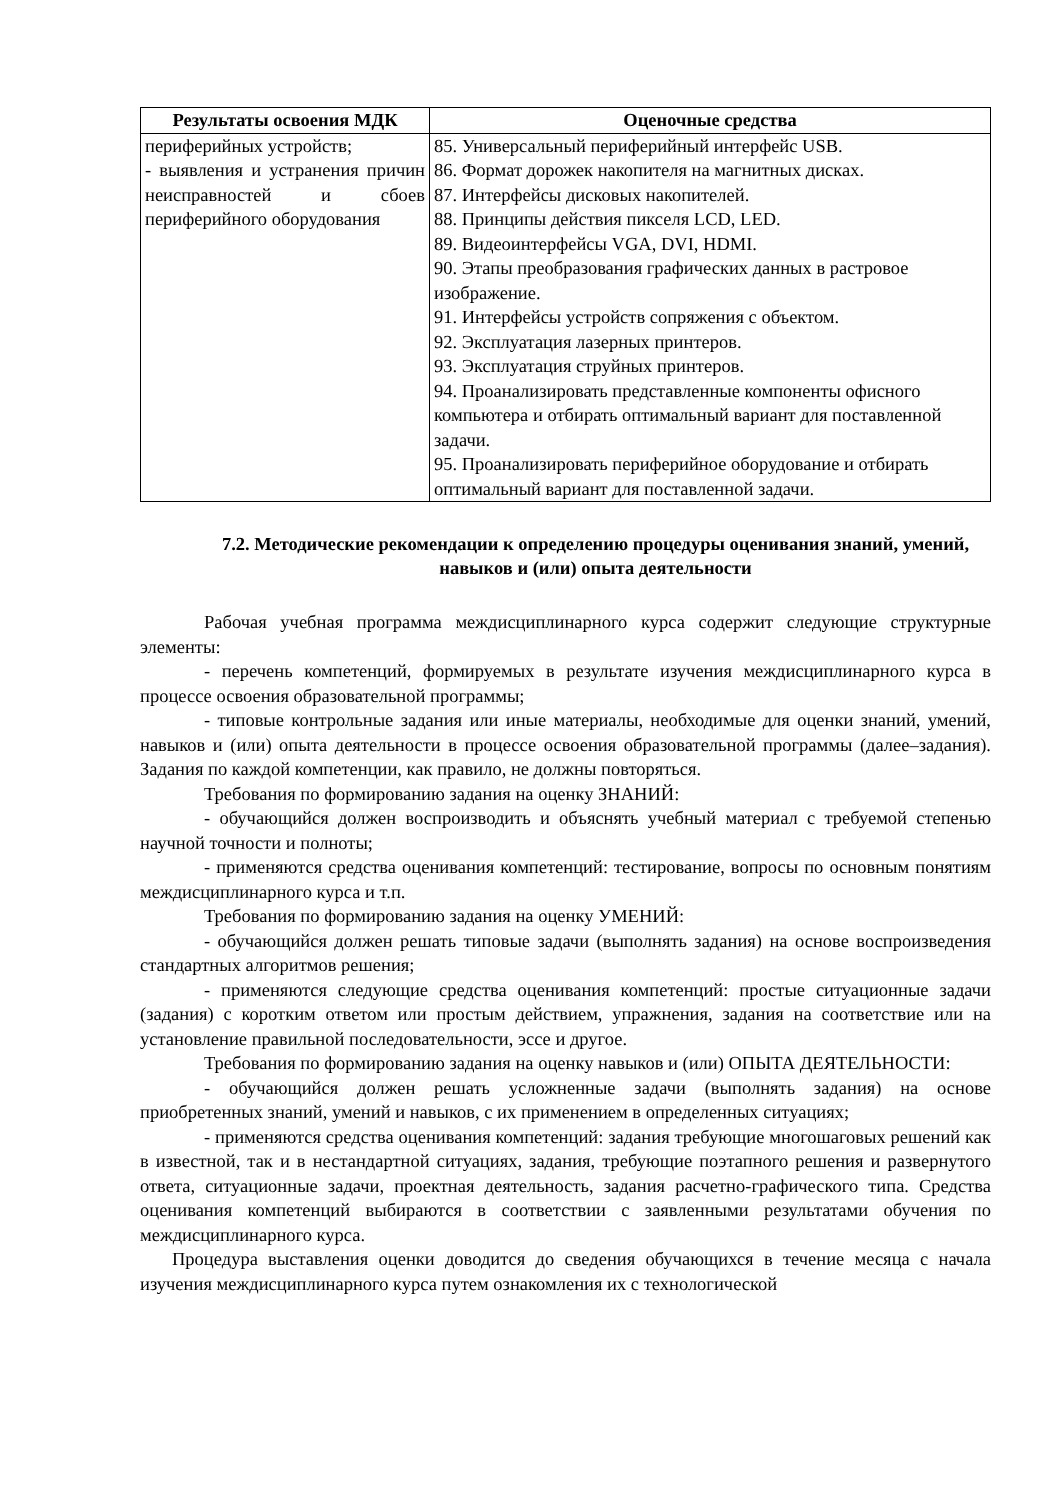| Результаты освоения МДК | Оценочные средства |
| --- | --- |
| периферийных устройств; - выявления и устранения причин неисправностей и сбоев периферийного оборудования | 85. Универсальный периферийный интерфейс USB. 86. Формат дорожек накопителя на магнитных дисках. 87. Интерфейсы дисковых накопителей. 88. Принципы действия пикселя LCD, LED. 89. Видеоинтерфейсы VGA, DVI, HDMI. 90. Этапы преобразования графических данных в растровое изображение. 91. Интерфейсы устройств сопряжения с объектом. 92. Эксплуатация лазерных принтеров. 93. Эксплуатация струйных принтеров. 94. Проанализировать представленные компоненты офисного компьютера и отбирать оптимальный вариант для поставленной задачи. 95. Проанализировать периферийное оборудование и отбирать оптимальный вариант для поставленной задачи. |
7.2. Методические рекомендации к определению процедуры оценивания знаний, умений, навыков и (или) опыта деятельности
Рабочая учебная программа междисциплинарного курса содержит следующие структурные элементы:
- перечень компетенций, формируемых в результате изучения междисциплинарного курса в процессе освоения образовательной программы;
- типовые контрольные задания или иные материалы, необходимые для оценки знаний, умений, навыков и (или) опыта деятельности в процессе освоения образовательной программы (далее–задания). Задания по каждой компетенции, как правило, не должны повторяться.
Требования по формированию задания на оценку ЗНАНИЙ:
- обучающийся должен воспроизводить и объяснять учебный материал с требуемой степенью научной точности и полноты;
- применяются средства оценивания компетенций: тестирование, вопросы по основным понятиям междисциплинарного курса и т.п.
Требования по формированию задания на оценку УМЕНИЙ:
- обучающийся должен решать типовые задачи (выполнять задания) на основе воспроизведения стандартных алгоритмов решения;
- применяются следующие средства оценивания компетенций: простые ситуационные задачи (задания) с коротким ответом или простым действием, упражнения, задания на соответствие или на установление правильной последовательности, эссе и другое.
Требования по формированию задания на оценку навыков и (или) ОПЫТА ДЕЯТЕЛЬНОСТИ:
- обучающийся должен решать усложненные задачи (выполнять задания) на основе приобретенных знаний, умений и навыков, с их применением в определенных ситуациях;
- применяются средства оценивания компетенций: задания требующие многошаговых решений как в известной, так и в нестандартной ситуациях, задания, требующие поэтапного решения и развернутого ответа, ситуационные задачи, проектная деятельность, задания расчетно-графического типа. Средства оценивания компетенций выбираются в соответствии с заявленными результатами обучения по междисциплинарного курса.
Процедура выставления оценки доводится до сведения обучающихся в течение месяца с начала изучения междисциплинарного курса путем ознакомления их с технологической